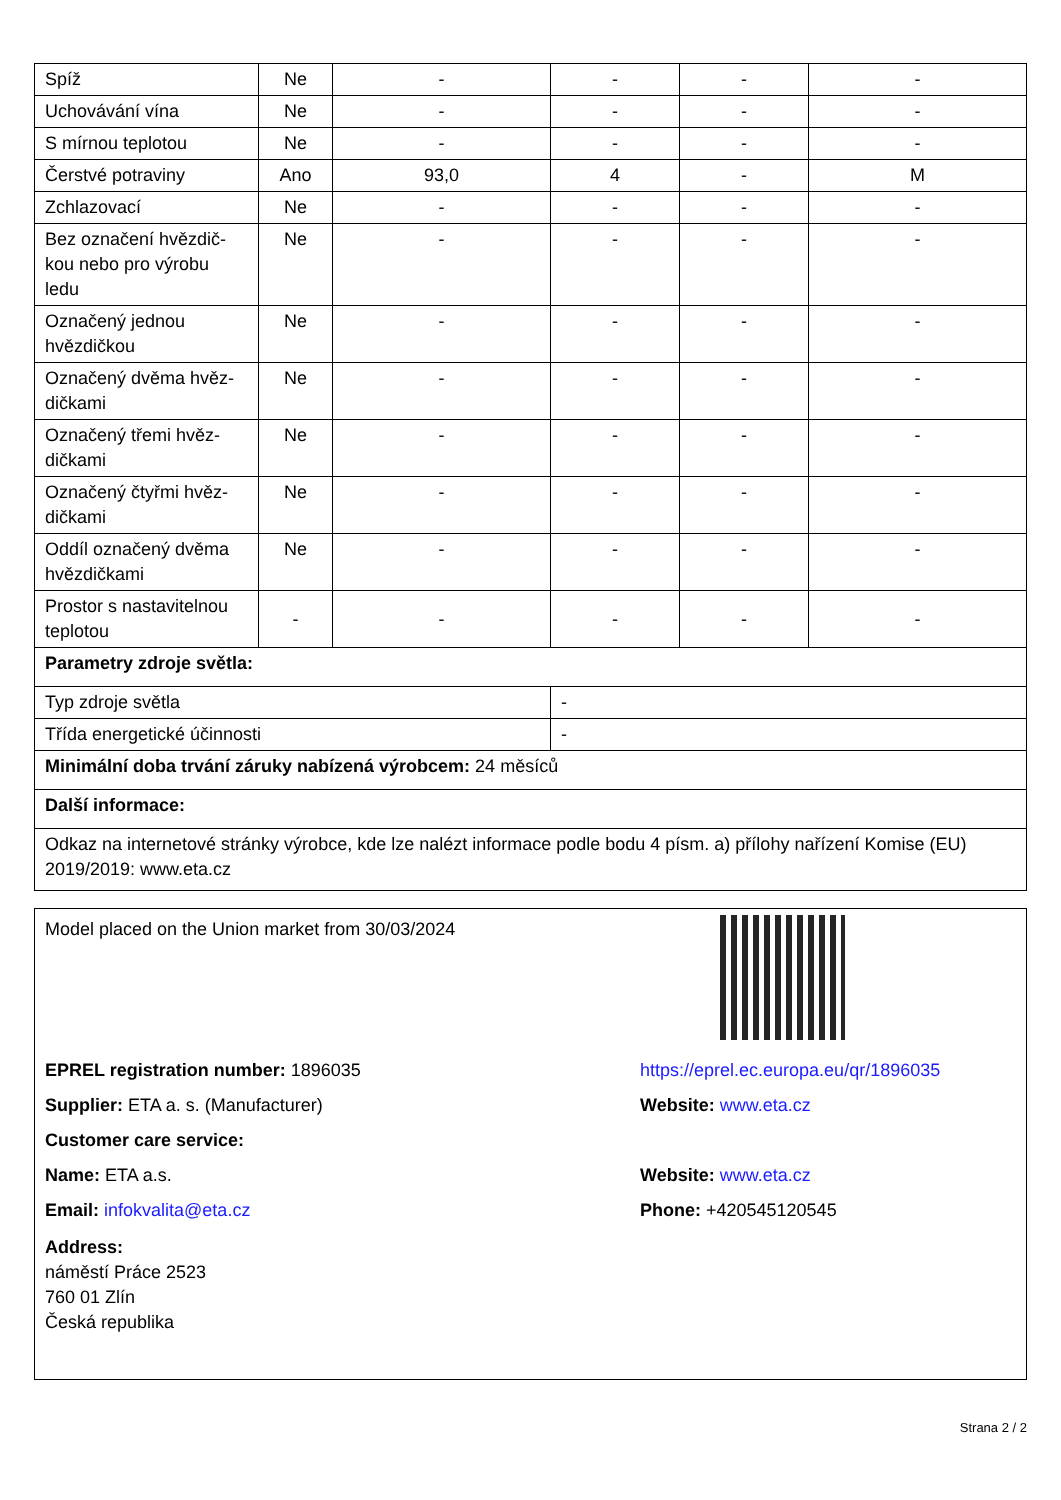| Spíž | Ne | - | - | - | - |
| Uchovávání vína | Ne | - | - | - | - |
| S mírnou teplotou | Ne | - | - | - | - |
| Čerstvé potraviny | Ano | 93,0 | 4 | - | M |
| Zchlazovací | Ne | - | - | - | - |
| Bez označení hvězdič-kou nebo pro výrobu ledu | Ne | - | - | - | - |
| Označený jednou hvězdičkou | Ne | - | - | - | - |
| Označený dvěma hvěz-dičkami | Ne | - | - | - | - |
| Označený třemi hvěz-dičkami | Ne | - | - | - | - |
| Označený čtyřmi hvěz-dičkami | Ne | - | - | - | - |
| Oddíl označený dvěma hvězdičkami | Ne | - | - | - | - |
| Prostor s nastavitelnou teplotou | - | - | - | - | - |
| Parametry zdroje světla: | | | | | |
| Typ zdroje světla | | | - | | |
| Třída energetické účinnosti | | | - | | |
| Minimální doba trvání záruky nabízená výrobcem: 24 měsíců | | | | | |
| Další informace: | | | | | |
| Odkaz na internetové stránky výrobce, kde lze nalézt informace podle bodu 4 písm. a) přílohy nařízení Komise (EU) 2019/2019: www.eta.cz | | | | | |
Model placed on the Union market from 30/03/2024
EPREL registration number: 1896035 https://eprel.ec.europa.eu/qr/1896035
Supplier: ETA a. s. (Manufacturer) Website: www.eta.cz
Customer care service:
Name: ETA a.s. Website: www.eta.cz
Email: infokvalita@eta.cz Phone: +420545120545
Address:
náměstí Práce 2523
760 01 Zlín
Česká republika
Strana 2 / 2